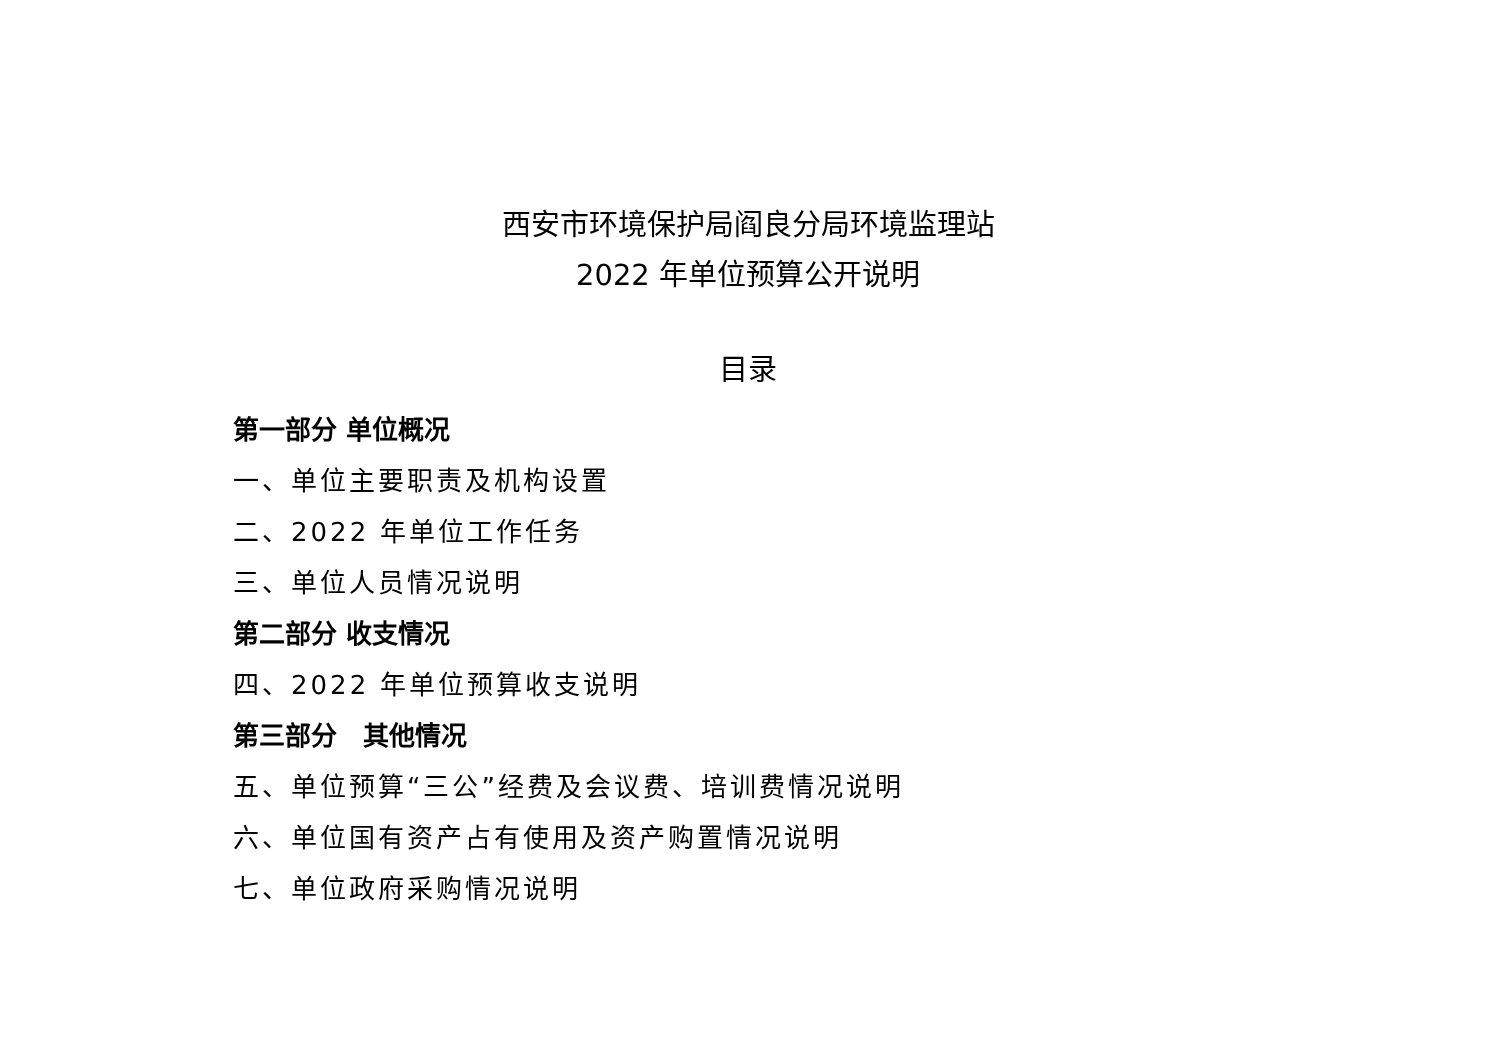西安市环境保护局阎良分局环境监理站
2022 年单位预算公开说明
目录
第一部分 单位概况
一、单位主要职责及机构设置
二、2022 年单位工作任务
三、单位人员情况说明
第二部分 收支情况
四、2022 年单位预算收支说明
第三部分　其他情况
五、单位预算“三公”经费及会议费、培训费情况说明
六、单位国有资产占有使用及资产购置情况说明
七、单位政府采购情况说明